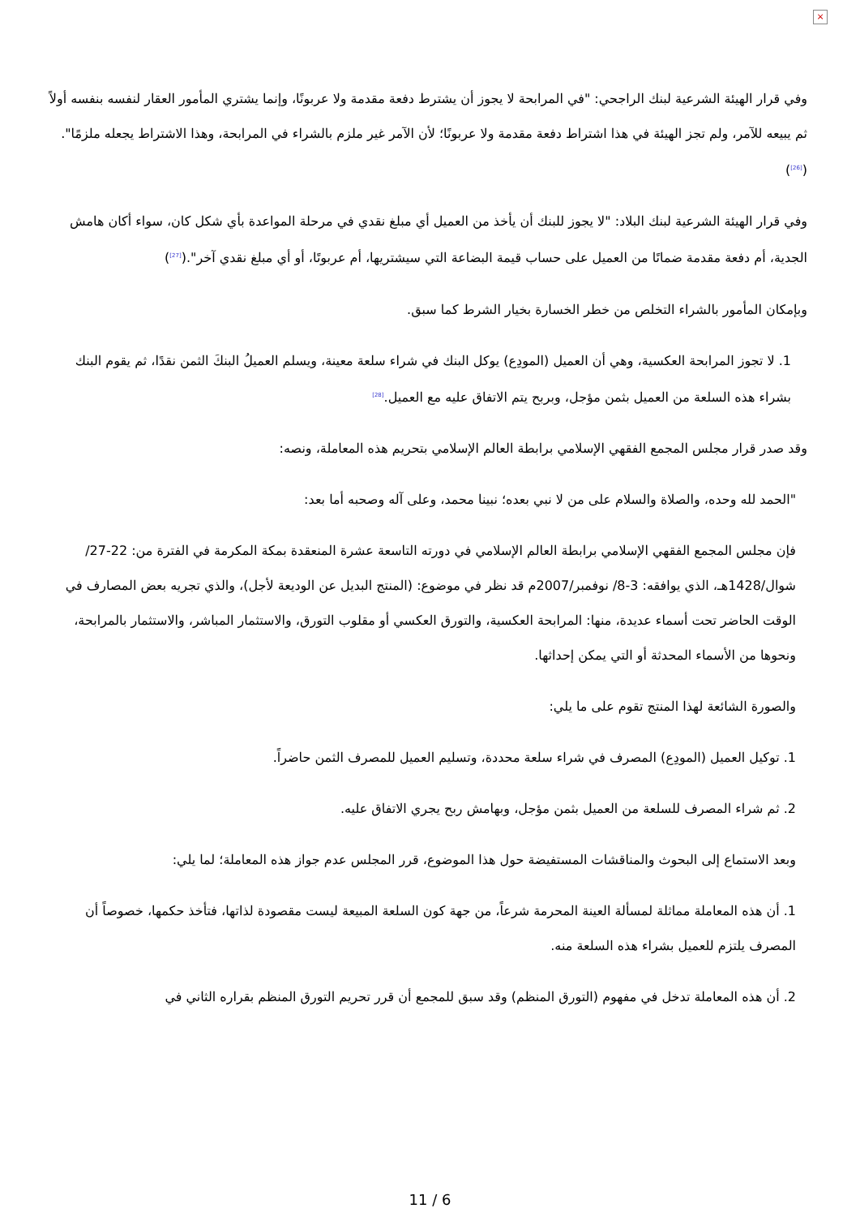×
وفي قرار الهيئة الشرعية لبنك الراجحي: "في المرابحة لا يجوز أن يشترط دفعة مقدمة ولا عربونًا، وإنما يشتري المأمور العقار لنفسه بنفسه أولاً ثم يبيعه للآمر، ولم تجز الهيئة في هذا اشتراط دفعة مقدمة ولا عربونًا؛ لأن الآمر غير ملزم بالشراء في المرابحة، وهذا الاشتراط يجعله ملزمًا".(<sup>[26]</sup>)
وفي قرار الهيئة الشرعية لبنك البلاد: "لا يجوز للبنك أن يأخذ من العميل أي مبلغ نقدي في مرحلة المواعدة بأي شكل كان، سواء أكان هامش الجدية، أم دفعة مقدمة ضمانًا من العميل على حساب قيمة البضاعة التي سيشتريها، أم عربونًا، أو أي مبلغ نقدي آخر".(<sup>[27]</sup>)
وبإمكان المأمور بالشراء التخلص من خطر الخسارة بخيار الشرط كما سبق.
1. لا تجوز المرابحة العكسية، وهي أن العميل (المودِع) يوكل البنك في شراء سلعة معينة، ويسلم العميلُ البنكَ الثمن نقدًا، ثم يقوم البنك بشراء هذه السلعة من العميل بثمن مؤجل، وبربح يتم الاتفاق عليه مع العميل.<sup>[28]</sup>
وقد صدر قرار مجلس المجمع الفقهي الإسلامي برابطة العالم الإسلامي بتحريم هذه المعاملة، ونصه:
"الحمد لله وحده، والصلاة والسلام على من لا نبي بعده؛ نبينا محمد، وعلى آله وصحبه أما بعد:
فإن مجلس المجمع الفقهي الإسلامي برابطة العالم الإسلامي في دورته التاسعة عشرة المنعقدة بمكة المكرمة في الفترة من: 22-27/شوال/1428هـ، الذي يوافقه: 3-8/ نوفمبر/2007م قد نظر في موضوع: (المنتج البديل عن الوديعة لأجل)، والذي تجريه بعض المصارف في الوقت الحاضر تحت أسماء عديدة، منها: المرابحة العكسية، والتورق العكسي أو مقلوب التورق، والاستثمار المباشر، والاستثمار بالمرابحة، ونحوها من الأسماء المحدثة أو التي يمكن إحداثها.
والصورة الشائعة لهذا المنتج تقوم على ما يلي:
1. توكيل العميل (المودِع) المصرف في شراء سلعة محددة، وتسليم العميل للمصرف الثمن حاضراً.
2. ثم شراء المصرف للسلعة من العميل بثمن مؤجل، وبهامش ربح يجري الاتفاق عليه.
وبعد الاستماع إلى البحوث والمناقشات المستفيضة حول هذا الموضوع، قرر المجلس عدم جواز هذه المعاملة؛ لما يلي:
1. أن هذه المعاملة مماثلة لمسألة العينة المحرمة شرعاً، من جهة كون السلعة المبيعة ليست مقصودة لذاتها، فتأخذ حكمها، خصوصاً أن المصرف يلتزم للعميل بشراء هذه السلعة منه.
2. أن هذه المعاملة تدخل في مفهوم (التورق المنظم) وقد سبق للمجمع أن قرر تحريم التورق المنظم بقراره الثاني في
11 / 6